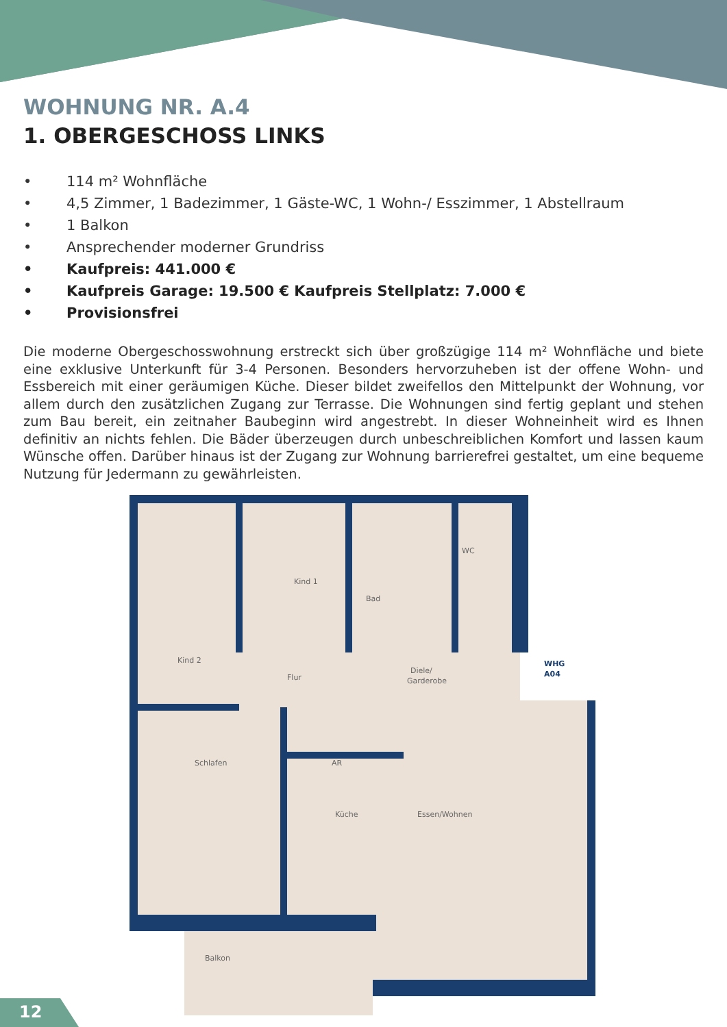WOHNUNG NR. A.4
1. OBERGESCHOSS LINKS
• 114 m² Wohnfläche
• 4,5 Zimmer, 1 Badezimmer, 1 Gäste-WC, 1 Wohn-/ Esszimmer, 1 Abstellraum
• 1 Balkon
• Ansprechender moderner Grundriss
• Kaufpreis: 441.000 €
• Kaufpreis Garage: 19.500 € Kaufpreis Stellplatz: 7.000 €
• Provisionsfrei
Die moderne Obergeschosswohnung erstreckt sich über großzügige 114 m² Wohnfläche und biete eine exklusive Unterkunft für 3-4 Personen. Besonders hervorzuheben ist der offene Wohn- und Essbereich mit einer geräumigen Küche. Dieser bildet zweifellos den Mittelpunkt der Wohnung, vor allem durch den zusätzlichen Zugang zur Terrasse. Die Wohnungen sind fertig geplant und stehen zum Bau bereit, ein zeitnaher Baubeginn wird angestrebt. In dieser Wohneinheit wird es Ihnen definitiv an nichts fehlen. Die Bäder überzeugen durch unbeschreiblichen Komfort und lassen kaum Wünsche offen. Darüber hinaus ist der Zugang zur Wohnung barrierefrei gestaltet, um eine bequeme Nutzung für Jedermann zu gewährleisten.
Kind 1
Bad
WC
Kind 2
Flur
Diele/
Garderobe
Schlafen
AR
Küche
Essen/Wohnen
Balkon
WHG
A04
12